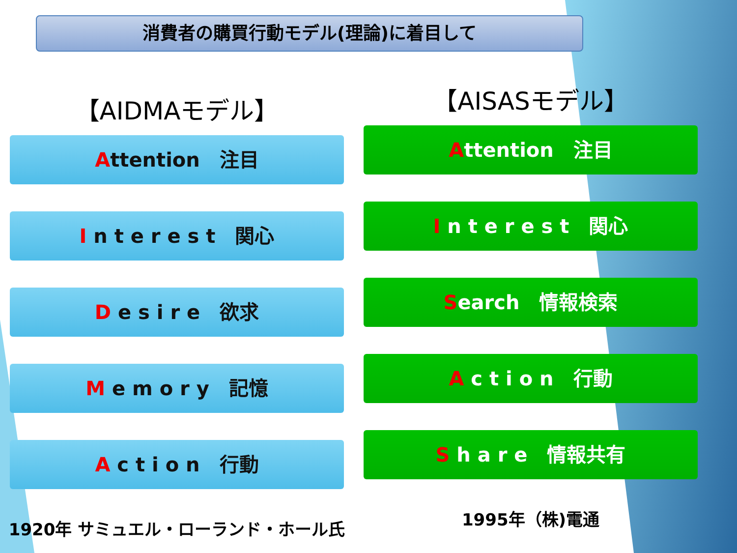消費者の購買行動モデル(理論)に着目して
【AIDMAモデル】
Attention　注目
I n t e r e s t　関心
D e s i r e　欲求
M e m o r y　記憶
A c t i o n　行動
1920年 サミュエル・ローランド・ホール氏
【AISASモデル】
Attention　注目
I n t e r e s t　関心
Search　情報検索
A c t i o n　行動
S h a r e　情報共有
1995年（株)電通